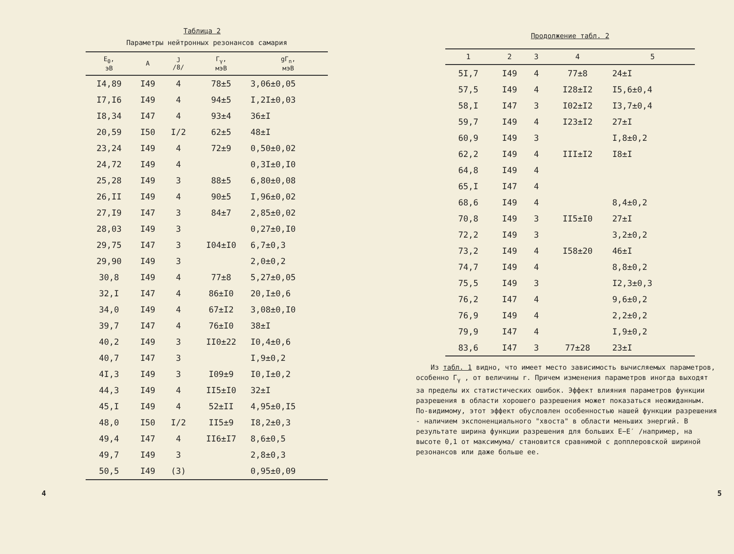Таблица 2
Параметры нейтронных резонансов самария
| E<sub>0</sub>, эВ | A | J /8/ | Γ<sub>γ</sub>, мэВ | gΓ<sub>n</sub>, мэВ |
| --- | --- | --- | --- | --- |
| I4,89 | I49 | 4 | 78±5 | 3,06±0,05 |
| I7,I6 | I49 | 4 | 94±5 | I,2I±0,03 |
| I8,34 | I47 | 4 | 93±4 | 36±I |
| 20,59 | I50 | I/2 | 62±5 | 48±I |
| 23,24 | I49 | 4 | 72±9 | 0,50±0,02 |
| 24,72 | I49 | 4 | | 0,3I±0,I0 |
| 25,28 | I49 | 3 | 88±5 | 6,80±0,08 |
| 26,II | I49 | 4 | 90±5 | I,96±0,02 |
| 27,I9 | I47 | 3 | 84±7 | 2,85±0,02 |
| 28,03 | I49 | 3 | | 0,27±0,I0 |
| 29,75 | I47 | 3 | I04±I0 | 6,7±0,3 |
| 29,90 | I49 | 3 | | 2,0±0,2 |
| 30,8 | I49 | 4 | 77±8 | 5,27±0,05 |
| 32,I | I47 | 4 | 86±I0 | 20,I±0,6 |
| 34,0 | I49 | 4 | 67±I2 | 3,08±0,I0 |
| 39,7 | I47 | 4 | 76±I0 | 38±I |
| 40,2 | I49 | 3 | II0±22 | I0,4±0,6 |
| 40,7 | I47 | 3 | | I,9±0,2 |
| 4I,3 | I49 | 3 | I09±9 | I0,I±0,2 |
| 44,3 | I49 | 4 | II5±I0 | 32±I |
| 45,I | I49 | 4 | 52±II | 4,95±0,I5 |
| 48,0 | I50 | I/2 | II5±9 | I8,2±0,3 |
| 49,4 | I47 | 4 | II6±I7 | 8,6±0,5 |
| 49,7 | I49 | 3 | | 2,8±0,3 |
| 50,5 | I49 | (3) | | 0,95±0,09 |
4
Продолжение табл. 2
| 1 | 2 | 3 | 4 | 5 |
| --- | --- | --- | --- | --- |
| 5I,7 | I49 | 4 | 77±8 | 24±I |
| 57,5 | I49 | 4 | I28±I2 | I5,6±0,4 |
| 58,I | I47 | 3 | I02±I2 | I3,7±0,4 |
| 59,7 | I49 | 4 | I23±I2 | 27±I |
| 60,9 | I49 | 3 | | I,8±0,2 |
| 62,2 | I49 | 4 | III±I2 | I8±I |
| 64,8 | I49 | 4 | | |
| 65,I | I47 | 4 | | |
| 68,6 | I49 | 4 | | 8,4±0,2 |
| 70,8 | I49 | 3 | II5±I0 | 27±I |
| 72,2 | I49 | 3 | | 3,2±0,2 |
| 73,2 | I49 | 4 | I58±20 | 46±I |
| 74,7 | I49 | 4 | | 8,8±0,2 |
| 75,5 | I49 | 3 | | I2,3±0,3 |
| 76,2 | I47 | 4 | | 9,6±0,2 |
| 76,9 | I49 | 4 | | 2,2±0,2 |
| 79,9 | I47 | 4 | | I,9±0,2 |
| 83,6 | I47 | 3 | 77±28 | 23±I |
Из табл. 1 видно, что имеет место зависимость вычисляемых параметров, особенно Γ<sub>γ</sub> , от величины r. Причем изменения параметров иногда выходят за пределы их статистических ошибок. Эффект влияния параметров функции разрешения в области хорошего разрешения может показаться неожиданным. По-видимому, этот эффект обусловлен особенностью нашей функции разрешения - наличием экспоненциального "хвоста" в области меньших энергий. В результате ширина функции разрешения для больших E−E′ /например, на высоте 0,1 от максимума/ становится сравнимой с допплеровской шириной резонансов или даже больше ее.
5